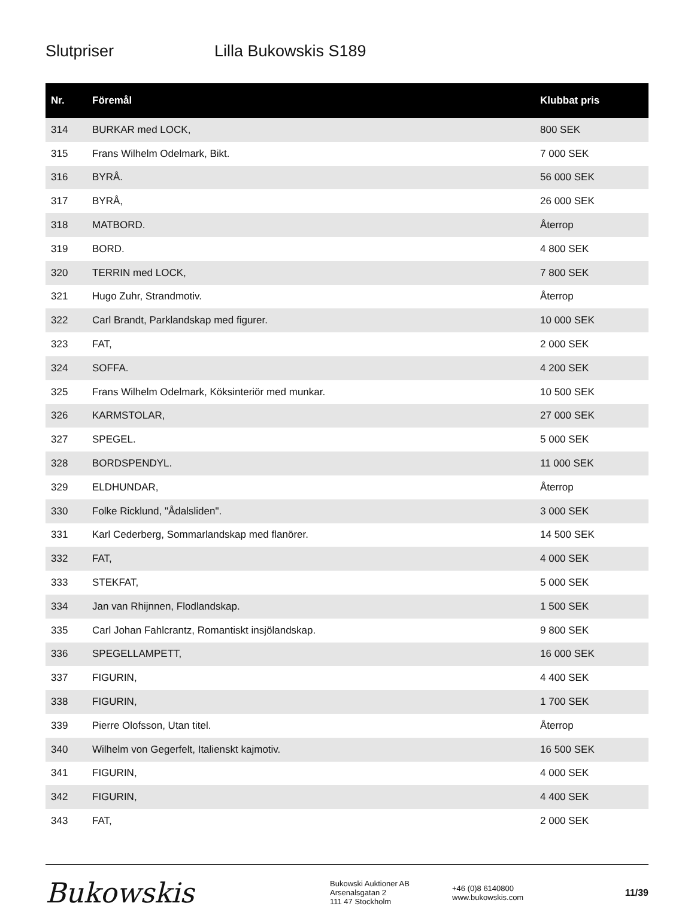Slutpriser Lilla Bukowskis S189
| Nr. | Föremål | Klubbat pris |
| --- | --- | --- |
| 314 | BURKAR med LOCK, | 800 SEK |
| 315 | Frans Wilhelm Odelmark, Bikt. | 7 000 SEK |
| 316 | BYRÅ. | 56 000 SEK |
| 317 | BYRÅ, | 26 000 SEK |
| 318 | MATBORD. | Återrop |
| 319 | BORD. | 4 800 SEK |
| 320 | TERRIN med LOCK, | 7 800 SEK |
| 321 | Hugo Zuhr, Strandmotiv. | Återrop |
| 322 | Carl Brandt, Parklandskap med figurer. | 10 000 SEK |
| 323 | FAT, | 2 000 SEK |
| 324 | SOFFA. | 4 200 SEK |
| 325 | Frans Wilhelm Odelmark, Köksinteriör med munkar. | 10 500 SEK |
| 326 | KARMSTOLAR, | 27 000 SEK |
| 327 | SPEGEL. | 5 000 SEK |
| 328 | BORDSPENDYL. | 11 000 SEK |
| 329 | ELDHUNDAR, | Återrop |
| 330 | Folke Ricklund, "Ådalsliden". | 3 000 SEK |
| 331 | Karl Cederberg, Sommarlandskap med flanörer. | 14 500 SEK |
| 332 | FAT, | 4 000 SEK |
| 333 | STEKFAT, | 5 000 SEK |
| 334 | Jan van Rhijnnen, Flodlandskap. | 1 500 SEK |
| 335 | Carl Johan Fahlcrantz, Romantiskt insjölandskap. | 9 800 SEK |
| 336 | SPEGELLAMPETT, | 16 000 SEK |
| 337 | FIGURIN, | 4 400 SEK |
| 338 | FIGURIN, | 1 700 SEK |
| 339 | Pierre Olofsson, Utan titel. | Återrop |
| 340 | Wilhelm von Gegerfelt, Italienskt kajmotiv. | 16 500 SEK |
| 341 | FIGURIN, | 4 000 SEK |
| 342 | FIGURIN, | 4 400 SEK |
| 343 | FAT, | 2 000 SEK |
Bukowskis
Bukowski Auktioner AB
Arsenalsgatan 2
111 47 Stockholm
+46 (0)8 6140800
www.bukowskis.com
11/39